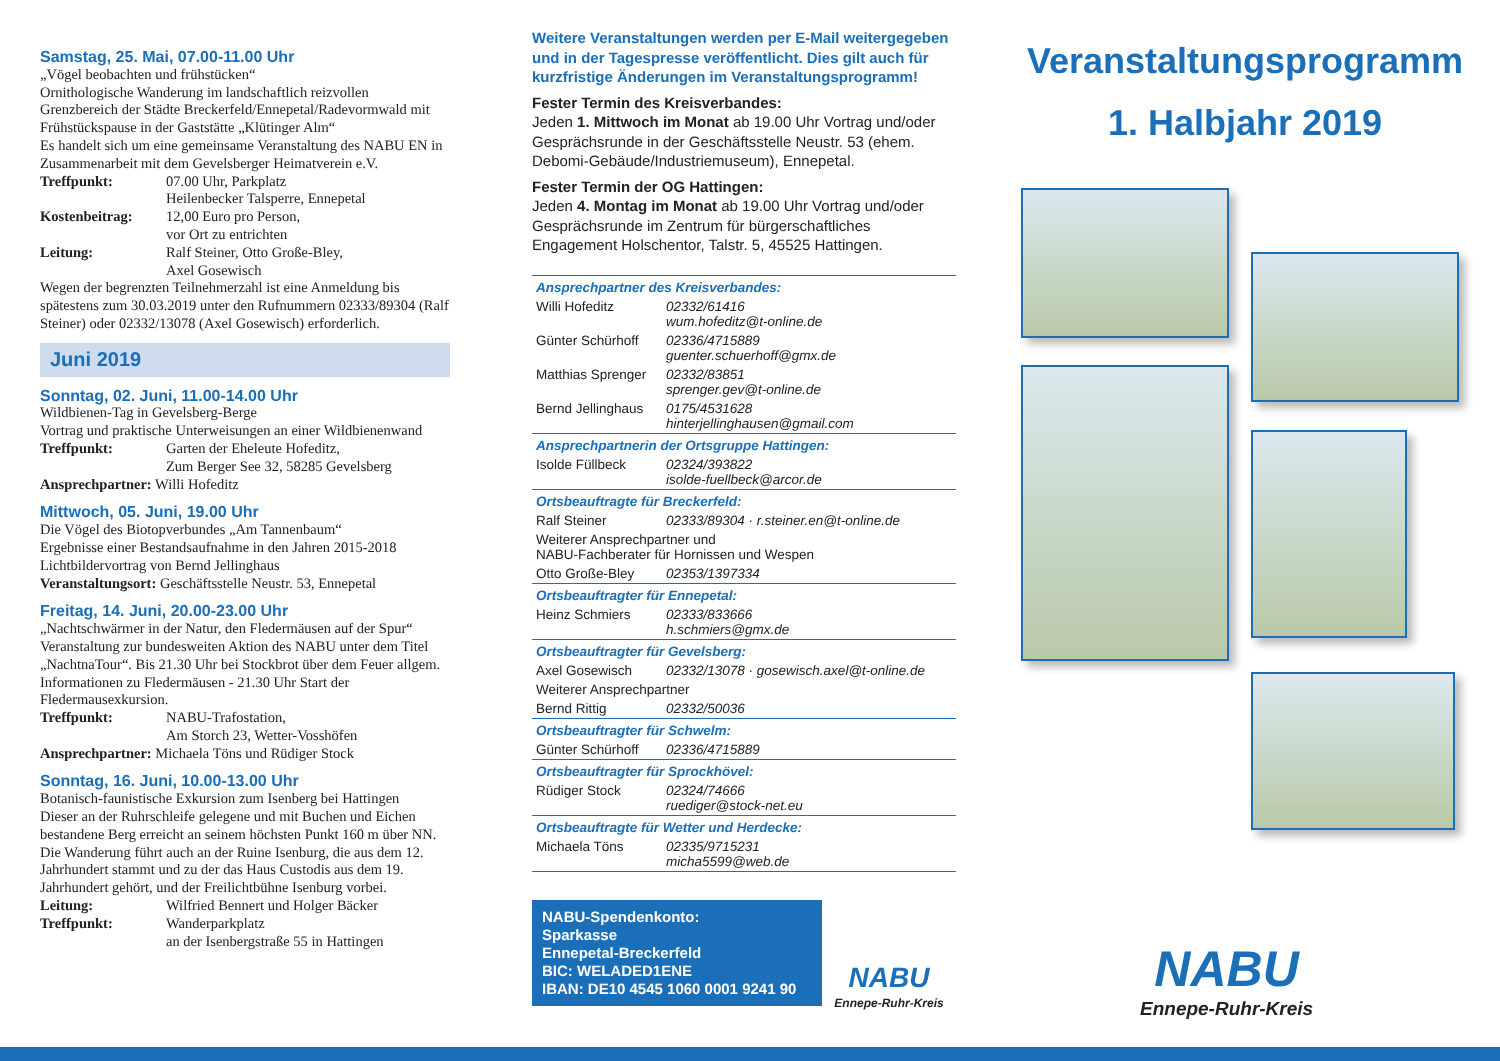Samstag, 25. Mai, 07.00-11.00 Uhr
„Vögel beobachten und frühstücken“
Ornithologische Wanderung im landschaftlich reizvollen Grenzbereich der Städte Breckerfeld/Ennepetal/Radevormwald mit Frühstückspause in der Gaststätte „Klütinger Alm“
Es handelt sich um eine gemeinsame Veranstaltung des NABU EN in Zusammenarbeit mit dem Gevelsberger Heimatverein e.V.
Treffpunkt: 07.00 Uhr, Parkplatz
Heilenbecker Talsperre, Ennepetal
Kostenbeitrag: 12,00 Euro pro Person,
vor Ort zu entrichten
Leitung: Ralf Steiner, Otto Große-Bley,
Axel Gosewisch
Wegen der begrenzten Teilnehmerzahl ist eine Anmeldung bis spätestens zum 30.03.2019 unter den Rufnummern 02333/89304 (Ralf Steiner) oder 02332/13078 (Axel Gosewisch) erforderlich.
Juni 2019
Sonntag, 02. Juni, 11.00-14.00 Uhr
Wildbienen-Tag in Gevelsberg-Berge
Vortrag und praktische Unterweisungen an einer Wildbienenwand
Treffpunkt: Garten der Eheleute Hofeditz,
Zum Berger See 32, 58285 Gevelsberg
Ansprechpartner: Willi Hofeditz
Mittwoch, 05. Juni, 19.00 Uhr
Die Vögel des Biotopverbundes „Am Tannenbaum“
Ergebnisse einer Bestandsaufnahme in den Jahren 2015-2018
Lichtbildervortrag von Bernd Jellinghaus
Veranstaltungsort: Geschäftsstelle Neustr. 53, Ennepetal
Freitag, 14. Juni, 20.00-23.00 Uhr
„Nachtschwärmer in der Natur, den Fledermäusen auf der Spur“ Veranstaltung zur bundesweiten Aktion des NABU unter dem Titel „NachtnaTour“. Bis 21.30 Uhr bei Stockbrot über dem Feuer allgem. Informationen zu Fledermäusen - 21.30 Uhr Start der Fledermausexkursion.
Treffpunkt: NABU-Trafostation,
Am Storch 23, Wetter-Vosshöfen
Ansprechpartner: Michaela Töns und Rüdiger Stock
Sonntag, 16. Juni, 10.00-13.00 Uhr
Botanisch-faunistische Exkursion zum Isenberg bei Hattingen
Dieser an der Ruhrschleife gelegene und mit Buchen und Eichen bestandene Berg erreicht an seinem höchsten Punkt 160 m über NN. Die Wanderung führt auch an der Ruine Isenburg, die aus dem 12. Jahrhundert stammt und zu der das Haus Custodis aus dem 19. Jahrhundert gehört, und der Freilichtbühne Isenburg vorbei.
Leitung: Wilfried Bennert und Holger Bäcker
Treffpunkt: Wanderparkplatz
an der Isenbergstraße 55 in Hattingen
Weitere Veranstaltungen werden per E-Mail weitergegeben und in der Tagespresse veröffentlicht. Dies gilt auch für kurzfristige Änderungen im Veranstaltungsprogramm!
Fester Termin des Kreisverbandes:
Jeden 1. Mittwoch im Monat ab 19.00 Uhr Vortrag und/oder Gesprächsrunde in der Geschäftsstelle Neustr. 53 (ehem. Debomi-Gebäude/Industriemuseum), Ennepetal.
Fester Termin der OG Hattingen:
Jeden 4. Montag im Monat ab 19.00 Uhr Vortrag und/oder Gesprächsrunde im Zentrum für bürgerschaftliches Engagement Holschentor, Talstr. 5, 45525 Hattingen.
| Ansprechpartner des Kreisverbandes: | |
| Willi Hofeditz | 02332/61416 wum.hofeditz@t-online.de |
| Günter Schürhoff | 02336/4715889 guenter.schuerhoff@gmx.de |
| Matthias Sprenger | 02332/83851 sprenger.gev@t-online.de |
| Bernd Jellinghaus | 0175/4531628 hinterjellinghausen@gmail.com |
| Ansprechpartnerin der Ortsgruppe Hattingen: | |
| Isolde Füllbeck | 02324/393822 isolde-fuellbeck@arcor.de |
| Ortsbeauftragte für Breckerfeld: | |
| Ralf Steiner | 02333/89304 · r.steiner.en@t-online.de |
| Weiterer Ansprechpartner und NABU-Fachberater für Hornissen und Wespen | |
| Otto Große-Bley | 02353/1397334 |
| Ortsbeauftragter für Ennepetal: | |
| Heinz Schmiers | 02333/833666 h.schmiers@gmx.de |
| Ortsbeauftragter für Gevelsberg: | |
| Axel Gosewisch | 02332/13078 · gosewisch.axel@t-online.de |
| Weiterer Ansprechpartner | |
| Bernd Rittig | 02332/50036 |
| Ortsbeauftragter für Schwelm: | |
| Günter Schürhoff | 02336/4715889 |
| Ortsbeauftragter für Sprockhövel: | |
| Rüdiger Stock | 02324/74666 ruediger@stock-net.eu |
| Ortsbeauftragte für Wetter und Herdecke: | |
| Michaela Töns | 02335/9715231 micha5599@web.de |
NABU-Spendenkonto:
Sparkasse
Ennepetal-Breckerfeld
BIC: WELADED1ENE
IBAN: DE10 4545 1060 0001 9241 90
NABU
Ennepe-Ruhr-Kreis
Veranstaltungsprogramm
1. Halbjahr 2019
NABU
Ennepe-Ruhr-Kreis